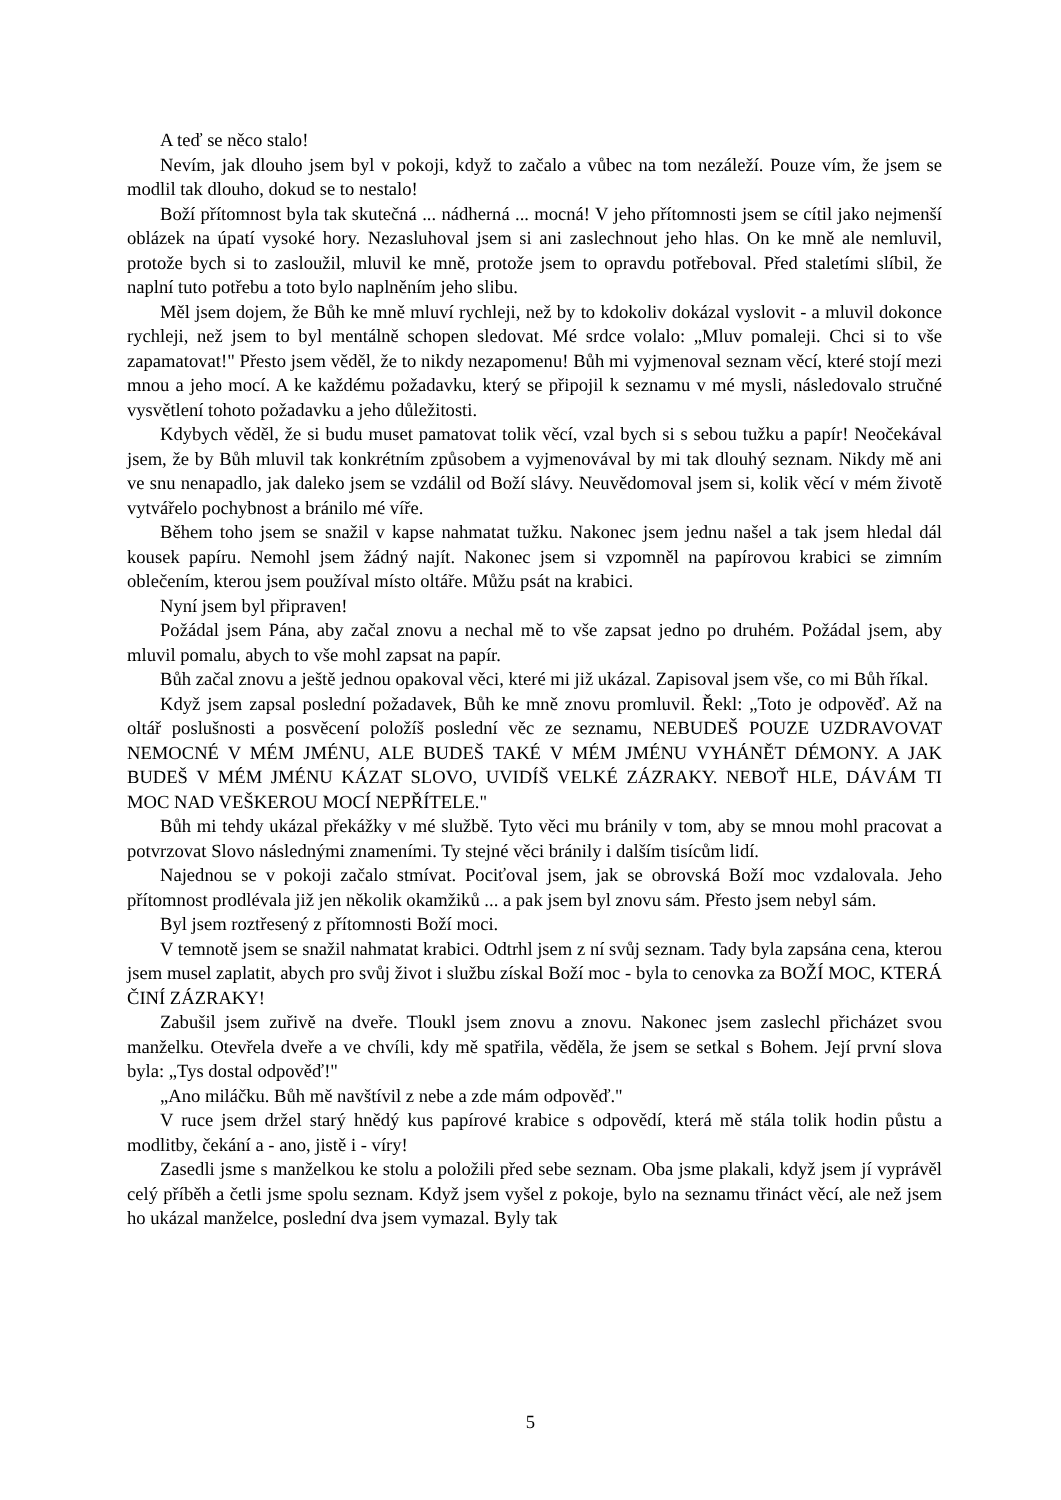A teď se něco stalo!
Nevím, jak dlouho jsem byl v pokoji, když to začalo a vůbec na tom nezáleží. Pouze vím, že jsem se modlil tak dlouho, dokud se to nestalo!
Boží přítomnost byla tak skutečná ... nádherná ... mocná! V jeho přítomnosti jsem se cítil jako nejmenší oblázek na úpatí vysoké hory. Nezasluhoval jsem si ani zaslechnout jeho hlas. On ke mně ale nemluvil, protože bych si to zasloužil, mluvil ke mně, protože jsem to opravdu potřeboval. Před staletími slíbil, že naplní tuto potřebu a toto bylo naplněním jeho slibu.
Měl jsem dojem, že Bůh ke mně mluví rychleji, než by to kdokoliv dokázal vyslovit - a mluvil dokonce rychleji, než jsem to byl mentálně schopen sledovat. Mé srdce volalo: „Mluv pomaleji. Chci si to vše zapamatovat!" Přesto jsem věděl, že to nikdy nezapomenu! Bůh mi vyjmenoval seznam věcí, které stojí mezi mnou a jeho mocí. A ke každému požadavku, který se připojil k seznamu v mé mysli, následovalo stručné vysvětlení tohoto požadavku a jeho důležitosti.
Kdybych věděl, že si budu muset pamatovat tolik věcí, vzal bych si s sebou tužku a papír! Neočekával jsem, že by Bůh mluvil tak konkrétním způsobem a vyjmenovával by mi tak dlouhý seznam. Nikdy mě ani ve snu nenapadlo, jak daleko jsem se vzdálil od Boží slávy. Neuvědomoval jsem si, kolik věcí v mém životě vytvářelo pochybnost a bránilo mé víře.
Během toho jsem se snažil v kapse nahmatat tužku. Nakonec jsem jednu našel a tak jsem hledal dál kousek papíru. Nemohl jsem žádný najít. Nakonec jsem si vzpomněl na papírovou krabici se zimním oblečením, kterou jsem používal místo oltáře. Můžu psát na krabici.
Nyní jsem byl připraven!
Požádal jsem Pána, aby začal znovu a nechal mě to vše zapsat jedno po druhém. Požádal jsem, aby mluvil pomalu, abych to vše mohl zapsat na papír.
Bůh začal znovu a ještě jednou opakoval věci, které mi již ukázal. Zapisoval jsem vše, co mi Bůh říkal.
Když jsem zapsal poslední požadavek, Bůh ke mně znovu promluvil. Řekl: „Toto je odpověď. Až na oltář poslušnosti a posvěcení položíš poslední věc ze seznamu, NEBUDEŠ POUZE UZDRAVOVAT NEMOCNÉ V MÉM JMÉNU, ALE BUDEŠ TAKÉ V MÉM JMÉNU VYHÁNĚT DÉMONY. A JAK BUDEŠ V MÉM JMÉNU KÁZAT SLOVO, UVIDÍŠ VELKÉ ZÁZRAKY. NEBOŤ HLE, DÁVÁM TI MOC NAD VEŠKEROU MOCÍ NEPŘÍTELE."
Bůh mi tehdy ukázal překážky v mé službě. Tyto věci mu bránily v tom, aby se mnou mohl pracovat a potvrzovat Slovo následnými znameními. Ty stejné věci bránily i dalším tisícům lidí.
Najednou se v pokoji začalo stmívat. Pociťoval jsem, jak se obrovská Boží moc vzdalovala. Jeho přítomnost prodlévala již jen několik okamžiků ... a pak jsem byl znovu sám. Přesto jsem nebyl sám.
Byl jsem roztřesený z přítomnosti Boží moci.
V temnotě jsem se snažil nahmatat krabici. Odtrhl jsem z ní svůj seznam. Tady byla zapsána cena, kterou jsem musel zaplatit, abych pro svůj život i službu získal Boží moc - byla to cenovka za BOŽÍ MOC, KTERÁ ČINÍ ZÁZRAKY!
Zabušil jsem zuřivě na dveře. Tloukl jsem znovu a znovu. Nakonec jsem zaslechl přicházet svou manželku. Otevřela dveře a ve chvíli, kdy mě spatřila, věděla, že jsem se setkal s Bohem. Její první slova byla: „Tys dostal odpověď!"
„Ano miláčku. Bůh mě navštívil z nebe a zde mám odpověď."
V ruce jsem držel starý hnědý kus papírové krabice s odpovědí, která mě stála tolik hodin půstu a modlitby, čekání a - ano, jistě i - víry!
Zasedli jsme s manželkou ke stolu a položili před sebe seznam. Oba jsme plakali, když jsem jí vyprávěl celý příběh a četli jsme spolu seznam. Když jsem vyšel z pokoje, bylo na seznamu třináct věcí, ale než jsem ho ukázal manželce, poslední dva jsem vymazal. Byly tak
5